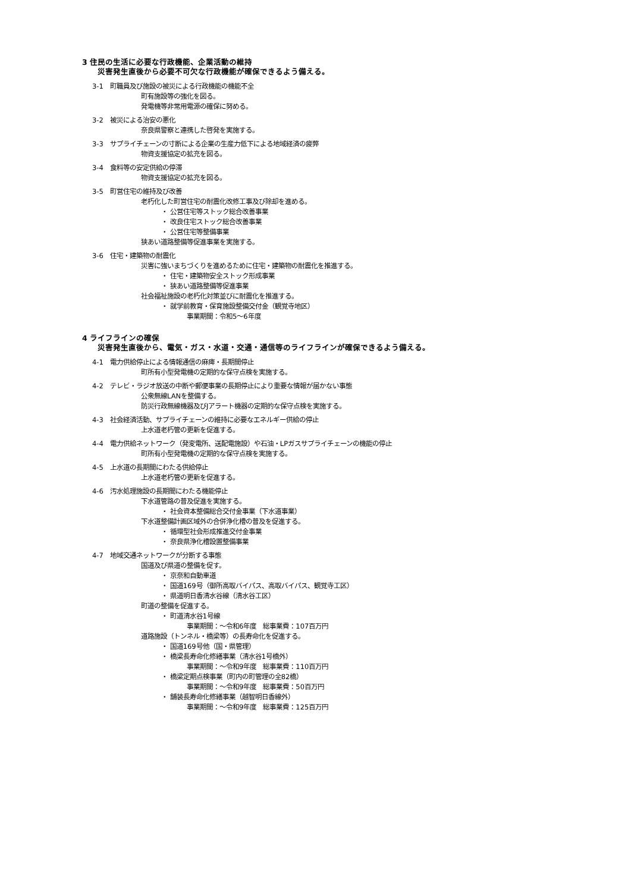3 住民の生活に必要な行政機能、企業活動の維持
災害発生直後から必要不可欠な行政機能が確保できるよう備える。
3-1　町職員及び施設の被災による行政機能の機能不全
町有施設等の強化を図る。
発電機等非常用電源の確保に努める。
3-2　被災による治安の悪化
奈良県警察と連携した啓発を実施する。
3-3　サプライチェーンの寸断による企業の生産力低下による地域経済の疲弊
物資支援協定の拡充を図る。
3-4　食料等の安定供給の停滞
物資支援協定の拡充を図る。
3-5　町営住宅の維持及び改善
老朽化した町営住宅の耐震化改修工事及び除却を進める。
・ 公営住宅等ストック総合改善事業
・ 改良住宅ストック総合改善事業
・ 公営住宅等整備事業
狭あい道路整備等促進事業を実施する。
3-6　住宅・建築物の耐震化
災害に強いまちづくりを進めるために住宅・建築物の耐震化を推進する。
・ 住宅・建築物安全ストック形成事業
・ 狭あい道路整備等促進事業
社会福祉施設の老朽化対策並びに耐震化を推進する。
・ 就学前教育・保育施設整備交付金（観覚寺地区）
事業期間：令和5～6年度
4 ライフラインの確保
災害発生直後から、電気・ガス・水道・交通・通信等のライフラインが確保できるよう備える。
4-1　電力供給停止による情報通信の麻痺・長期間停止
町所有小型発電機の定期的な保守点検を実施する。
4-2　テレビ・ラジオ放送の中断や郵便事業の長期停止により重要な情報が届かない事態
公衆無線LANを整備する。
防災行政無線機器及びJアラート機器の定期的な保守点検を実施する。
4-3　社会経済活動、サプライチェーンの維持に必要なエネルギー供給の停止
上水道老朽管の更新を促進する。
4-4　電力供給ネットワーク（発変電所、送配電施設）や石油・LPガスサプライチェーンの機能の停止
町所有小型発電機の定期的な保守点検を実施する。
4-5　上水道の長期間にわたる供給停止
上水道老朽管の更新を促進する。
4-6　汚水処理施設の長期間にわたる機能停止
下水道管路の普及促進を実施する。
・ 社会資本整備総合交付金事業（下水道事業）
下水道整備計画区域外の合併浄化槽の普及を促進する。
・ 循環型社会形成推進交付金事業
・ 奈良県浄化槽設置整備事業
4-7　地域交通ネットワークが分断する事態
国道及び県道の整備を促す。
・ 京奈和自動車道
・ 国道169号（御所高取バイパス、高取バイパス、観覚寺工区）
・ 県道明日香清水谷線（清水谷工区）
町道の整備を促進する。
・ 町道清水谷1号線
事業期間：～令和6年度　総事業費：107百万円
道路施設（トンネル・橋梁等）の長寿命化を促進する。
・ 国道169号他（国・県管理）
・ 橋梁長寿命化修繕事業（清水谷1号橋外）
事業期間：～令和9年度　総事業費：110百万円
・ 橋梁定期点検事業（町内の町管理の全82橋）
事業期間：～令和9年度　総事業費：50百万円
・ 舗装長寿命化修繕事業（越智明日香線外）
事業期間：～令和9年度　総事業費：125百万円